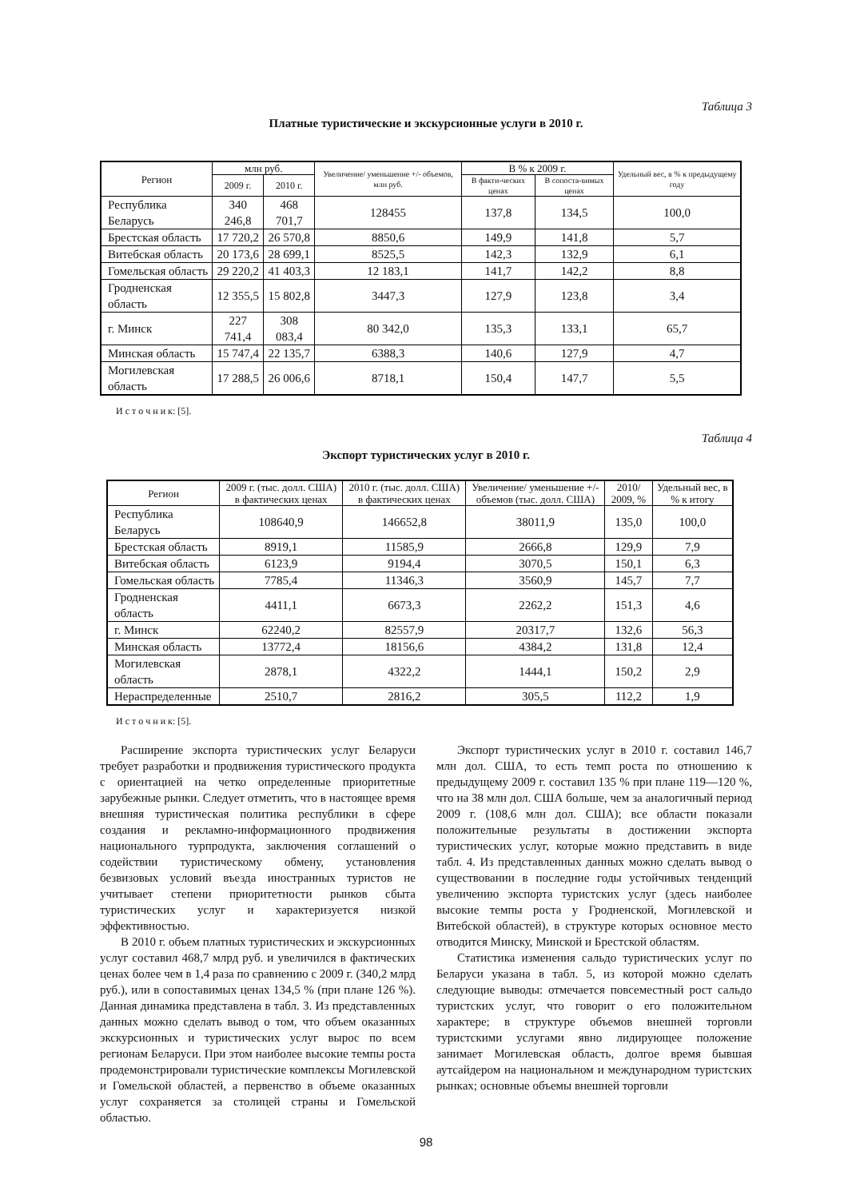Таблица 3
Платные туристические и экскурсионные услуги в 2010 г.
| Регион | млн руб. | | Увеличение/ уменьшение +/- объемов, млн руб. | В % к 2009 г. | | Удельный вес, в % к предыдущему году |
| --- | --- | --- | --- | --- | --- | --- |
| | 2009 г. | 2010 г. | | В факти-ческих ценах | В сопоста-вимых ценах | |
| Республика Беларусь | 340 246,8 | 468 701,7 | 128455 | 137,8 | 134,5 | 100,0 |
| Брестская область | 17 720,2 | 26 570,8 | 8850,6 | 149,9 | 141,8 | 5,7 |
| Витебская область | 20 173,6 | 28 699,1 | 8525,5 | 142,3 | 132,9 | 6,1 |
| Гомельская область | 29 220,2 | 41 403,3 | 12 183,1 | 141,7 | 142,2 | 8,8 |
| Гродненская область | 12 355,5 | 15 802,8 | 3447,3 | 127,9 | 123,8 | 3,4 |
| г. Минск | 227 741,4 | 308 083,4 | 80 342,0 | 135,3 | 133,1 | 65,7 |
| Минская область | 15 747,4 | 22 135,7 | 6388,3 | 140,6 | 127,9 | 4,7 |
| Могилевская область | 17 288,5 | 26 006,6 | 8718,1 | 150,4 | 147,7 | 5,5 |
И с т о ч н и к: [5].
Таблица 4
Экспорт туристических услуг в 2010 г.
| Регион | 2009 г. (тыс. долл. США) в фактических ценах | 2010 г. (тыс. долл. США) в фактических ценах | Увеличение/ уменьшение +/- объемов (тыс. долл. США) | 2010/ 2009, % | Удельный вес, в % к итогу |
| --- | --- | --- | --- | --- | --- |
| Республика Беларусь | 108640,9 | 146652,8 | 38011,9 | 135,0 | 100,0 |
| Брестская область | 8919,1 | 11585,9 | 2666,8 | 129,9 | 7,9 |
| Витебская область | 6123,9 | 9194,4 | 3070,5 | 150,1 | 6,3 |
| Гомельская область | 7785,4 | 11346,3 | 3560,9 | 145,7 | 7,7 |
| Гродненская область | 4411,1 | 6673,3 | 2262,2 | 151,3 | 4,6 |
| г. Минск | 62240,2 | 82557,9 | 20317,7 | 132,6 | 56,3 |
| Минская область | 13772,4 | 18156,6 | 4384,2 | 131,8 | 12,4 |
| Могилевская область | 2878,1 | 4322,2 | 1444,1 | 150,2 | 2,9 |
| Нераспределенные | 2510,7 | 2816,2 | 305,5 | 112,2 | 1,9 |
И с т о ч н и к: [5].
Расширение экспорта туристических услуг Беларуси требует разработки и продвижения туристического продукта с ориентацией на четко определенные приоритетные зарубежные рынки. Следует отметить, что в настоящее время внешняя туристическая политика республики в сфере создания и рекламно-информационного продвижения национального турпродукта, заключения соглашений о содействии туристическому обмену, установления безвизовых условий въезда иностранных туристов не учитывает степени приоритетности рынков сбыта туристических услуг и характеризуется низкой эффективностью.
В 2010 г. объем платных туристических и экскурсионных услуг составил 468,7 млрд руб. и увеличился в фактических ценах более чем в 1,4 раза по сравнению с 2009 г. (340,2 млрд руб.), или в сопоставимых ценах 134,5 % (при плане 126 %). Данная динамика представлена в табл. 3. Из представленных данных можно сделать вывод о том, что объем оказанных экскурсионных и туристических услуг вырос по всем регионам Беларуси. При этом наиболее высокие темпы роста продемонстрировали туристические комплексы Могилевской и Гомельской областей, а первенство в объеме оказанных услуг сохраняется за столицей страны и Гомельской областью.
Экспорт туристических услуг в 2010 г. составил 146,7 млн дол. США, то есть темп роста по отношению к предыдущему 2009 г. составил 135 % при плане 119—120 %, что на 38 млн дол. США больше, чем за аналогичный период 2009 г. (108,6 млн дол. США); все области показали положительные результаты в достижении экспорта туристических услуг, которые можно представить в виде табл. 4. Из представленных данных можно сделать вывод о существовании в последние годы устойчивых тенденций увеличению экспорта туристских услуг (здесь наиболее высокие темпы роста у Гродненской, Могилевской и Витебской областей), в структуре которых основное место отводится Минску, Минской и Брестской областям.
Статистика изменения сальдо туристических услуг по Беларуси указана в табл. 5, из которой можно сделать следующие выводы: отмечается повсеместный рост сальдо туристских услуг, что говорит о его положительном характере; в структуре объемов внешней торговли туристскими услугами явно лидирующее положение занимает Могилевская область, долгое время бывшая аутсайдером на национальном и международном туристских рынках; основные объемы внешней торговли
98